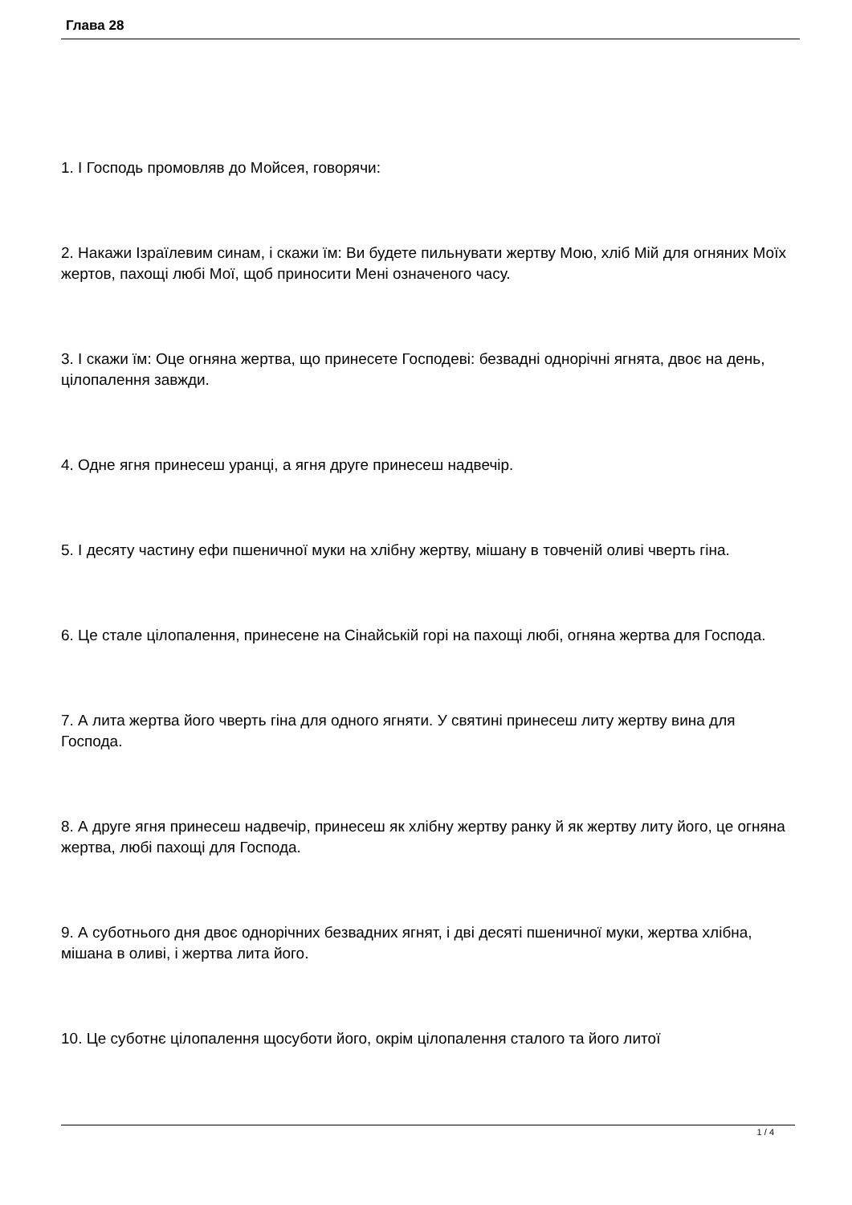Глава 28
1. І Господь промовляв до Мойсея, говорячи:
2. Накажи Ізраїлевим синам, і скажи їм: Ви будете пильнувати жертву Мою, хліб Мій для огняних Моїх жертов, пахощі любі Мої, щоб приносити Мені означеного часу.
3. І скажи їм: Оце огняна жертва, що принесете Господеві: безвадні однорічні ягнята, двоє на день, цілопалення завжди.
4. Одне ягня принесеш уранці, а ягня друге принесеш надвечір.
5. І десяту частину ефи пшеничної муки на хлібну жертву, мішану в товченій оливі чверть гіна.
6. Це стале цілопалення, принесене на Сінайській горі на пахощі любі, огняна жертва для Господа.
7. А лита жертва його чверть гіна для одного ягняти. У святині принесеш литу жертву вина для Господа.
8. А друге ягня принесеш надвечір, принесеш як хлібну жертву ранку й як жертву литу його, це огняна жертва, любі пахощі для Господа.
9. А суботнього дня двоє однорічних безвадних ягнят, і дві десяті пшеничної муки, жертва хлібна, мішана в оливі, і жертва лита його.
10. Це суботнє цілопалення щосуботи його, окрім цілопалення сталого та його литої
1 / 4